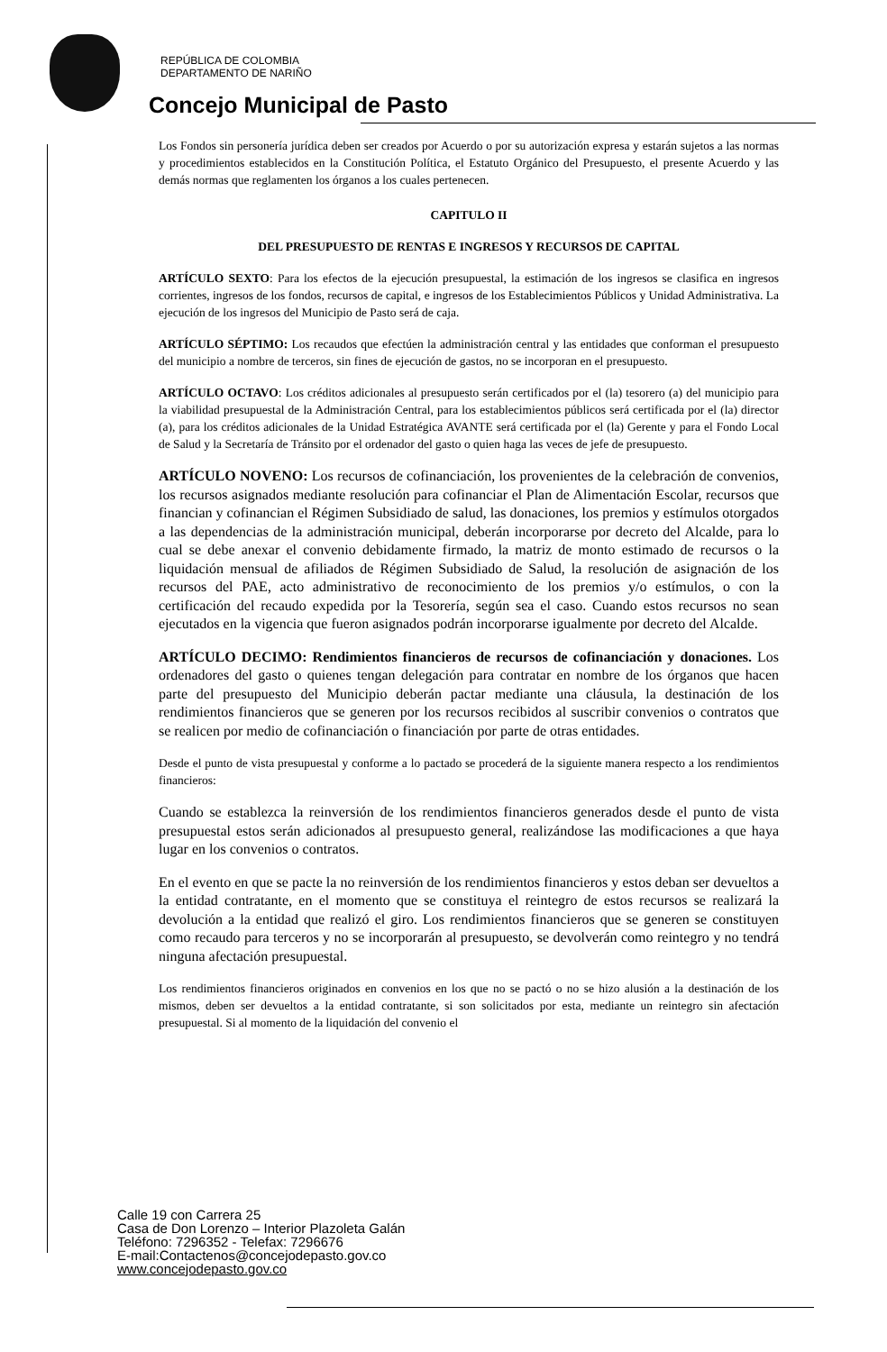REPÚBLICA DE COLOMBIA
DEPARTAMENTO DE NARIÑO
Concejo Municipal de Pasto
Los Fondos sin personería jurídica deben ser creados por Acuerdo o por su autorización expresa y estarán sujetos a las normas y procedimientos establecidos en la Constitución Política, el Estatuto Orgánico del Presupuesto, el presente Acuerdo y las demás normas que reglamenten los órganos a los cuales pertenecen.
CAPITULO II
DEL PRESUPUESTO DE RENTAS E INGRESOS Y RECURSOS DE CAPITAL
ARTÍCULO SEXTO: Para los efectos de la ejecución presupuestal, la estimación de los ingresos se clasifica en ingresos corrientes, ingresos de los fondos, recursos de capital, e ingresos de los Establecimientos Públicos y Unidad Administrativa. La ejecución de los ingresos del Municipio de Pasto será de caja.
ARTÍCULO SÉPTIMO: Los recaudos que efectúen la administración central y las entidades que conforman el presupuesto del municipio a nombre de terceros, sin fines de ejecución de gastos, no se incorporan en el presupuesto.
ARTÍCULO OCTAVO: Los créditos adicionales al presupuesto serán certificados por el (la) tesorero (a) del municipio para la viabilidad presupuestal de la Administración Central, para los establecimientos públicos será certificada por el (la) director (a), para los créditos adicionales de la Unidad Estratégica AVANTE será certificada por el (la) Gerente y para el Fondo Local de Salud y la Secretaría de Tránsito por el ordenador del gasto o quien haga las veces de jefe de presupuesto.
ARTÍCULO NOVENO: Los recursos de cofinanciación, los provenientes de la celebración de convenios, los recursos asignados mediante resolución para cofinanciar el Plan de Alimentación Escolar, recursos que financian y cofinancian el Régimen Subsidiado de salud, las donaciones, los premios y estímulos otorgados a las dependencias de la administración municipal, deberán incorporarse por decreto del Alcalde, para lo cual se debe anexar el convenio debidamente firmado, la matriz de monto estimado de recursos o la liquidación mensual de afiliados de Régimen Subsidiado de Salud, la resolución de asignación de los recursos del PAE, acto administrativo de reconocimiento de los premios y/o estímulos, o con la certificación del recaudo expedida por la Tesorería, según sea el caso. Cuando estos recursos no sean ejecutados en la vigencia que fueron asignados podrán incorporarse igualmente por decreto del Alcalde.
ARTÍCULO DECIMO: Rendimientos financieros de recursos de cofinanciación y donaciones. Los ordenadores del gasto o quienes tengan delegación para contratar en nombre de los órganos que hacen parte del presupuesto del Municipio deberán pactar mediante una cláusula, la destinación de los rendimientos financieros que se generen por los recursos recibidos al suscribir convenios o contratos que se realicen por medio de cofinanciación o financiación por parte de otras entidades.
Desde el punto de vista presupuestal y conforme a lo pactado se procederá de la siguiente manera respecto a los rendimientos financieros:
Cuando se establezca la reinversión de los rendimientos financieros generados desde el punto de vista presupuestal estos serán adicionados al presupuesto general, realizándose las modificaciones a que haya lugar en los convenios o contratos.
En el evento en que se pacte la no reinversión de los rendimientos financieros y estos deban ser devueltos a la entidad contratante, en el momento que se constituya el reintegro de estos recursos se realizará la devolución a la entidad que realizó el giro. Los rendimientos financieros que se generen se constituyen como recaudo para terceros y no se incorporarán al presupuesto, se devolverán como reintegro y no tendrá ninguna afectación presupuestal.
Los rendimientos financieros originados en convenios en los que no se pactó o no se hizo alusión a la destinación de los mismos, deben ser devueltos a la entidad contratante, si son solicitados por esta, mediante un reintegro sin afectación presupuestal. Si al momento de la liquidación del convenio el
Calle 19 con Carrera 25
Casa de Don Lorenzo – Interior Plazoleta Galán
Teléfono: 7296352 - Telefax: 7296676
E-mail:Contactenos@concejodepasto.gov.co
www.concejodepasto.gov.co